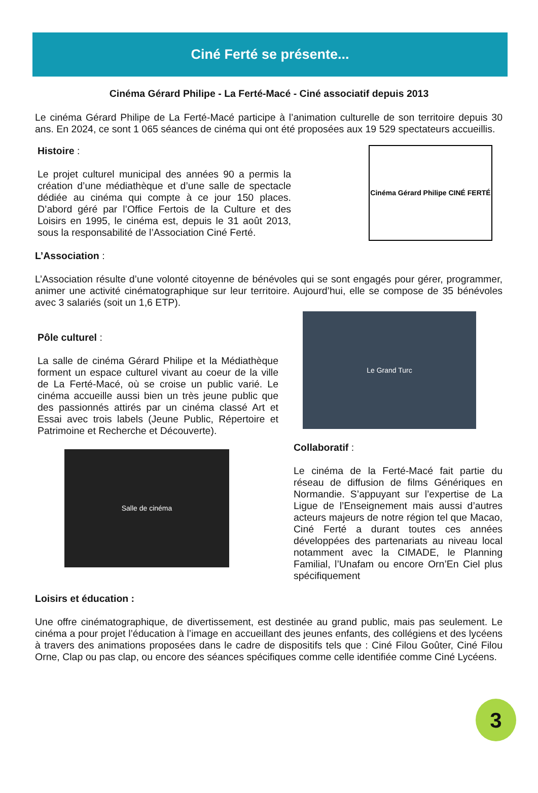Ciné Ferté se présente...
Cinéma Gérard Philipe - La Ferté-Macé - Ciné associatif depuis 2013
Le cinéma Gérard Philipe de La Ferté-Macé participe à l’animation culturelle de son territoire depuis 30 ans. En 2024, ce sont 1 065 séances de cinéma qui ont été proposées aux 19 529 spectateurs accueillis.
Histoire :
Le projet culturel municipal des années 90 a permis la création d’une médiathèque et d’une salle de spectacle dédiée au cinéma qui compte à ce jour 150 places. D’abord géré par l’Office Fertois de la Culture et des Loisirs en 1995, le cinéma est, depuis le 31 août 2013, sous la responsabilité de l’Association Ciné Ferté.
Cinéma Gérard Philipe CINÉ FERTÉ
L’Association :
L’Association résulte d’une volonté citoyenne de bénévoles qui se sont engagés pour gérer, programmer, animer une activité cinématographique sur leur territoire. Aujourd’hui, elle se compose de 35 bénévoles avec 3 salariés (soit un 1,6 ETP).
Pôle culturel :
La salle de cinéma Gérard Philipe et la Médiathèque forment un espace culturel vivant au coeur de la ville de La Ferté-Macé, où se croise un public varié. Le cinéma accueille aussi bien un très jeune public que des passionnés attirés par un cinéma classé Art et Essai avec trois labels (Jeune Public, Répertoire et Patrimoine et Recherche et Découverte).
Salle de cinéma
Le Grand Turc
Collaboratif :
Le cinéma de la Ferté-Macé fait partie du réseau de diffusion de films Génériques en Normandie. S’appuyant sur l’expertise de La Ligue de l’Enseignement mais aussi d’autres acteurs majeurs de notre région tel que Macao, Ciné Ferté a durant toutes ces années développées des partenariats au niveau local notamment avec la CIMADE, le Planning Familial, l’Unafam ou encore Orn’En Ciel plus spécifiquement
Loisirs et éducation :
Une offre cinématographique, de divertissement, est destinée au grand public, mais pas seulement. Le cinéma a pour projet l’éducation à l’image en accueillant des jeunes enfants, des collégiens et des lycéens à travers des animations proposées dans le cadre de dispositifs tels que : Ciné Filou Goûter, Ciné Filou Orne, Clap ou pas clap, ou encore des séances spécifiques comme celle identifiée comme Ciné Lycéens.
3